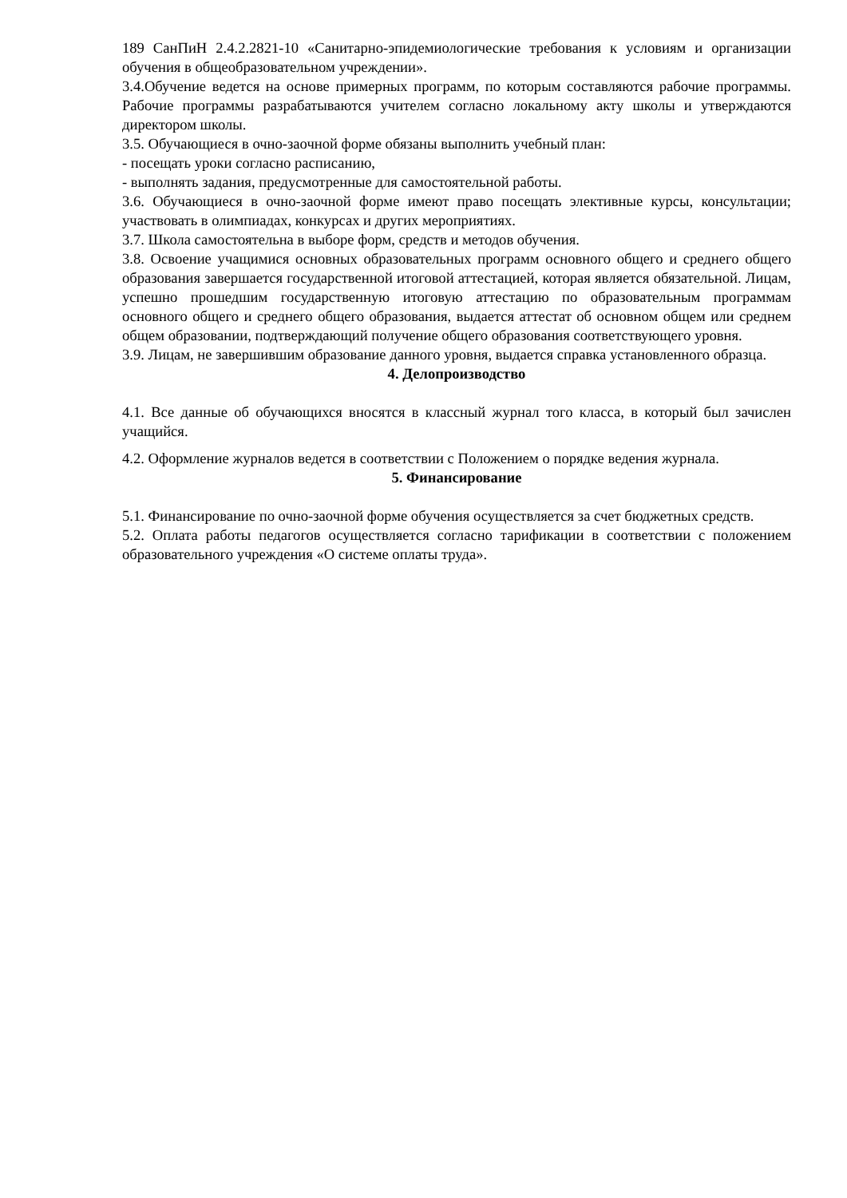189 СанПиН 2.4.2.2821-10 «Санитарно-эпидемиологические требования к условиям и организации обучения в общеобразовательном учреждении».
3.4.Обучение ведется на основе примерных программ, по которым составляются рабочие программы. Рабочие программы разрабатываются учителем согласно локальному акту школы и утверждаются директором школы.
3.5. Обучающиеся в очно-заочной форме обязаны выполнить учебный план:
- посещать уроки согласно расписанию,
- выполнять задания, предусмотренные для самостоятельной работы.
3.6. Обучающиеся в очно-заочной форме имеют право посещать элективные курсы, консультации; участвовать в олимпиадах, конкурсах и других мероприятиях.
3.7. Школа самостоятельна в выборе форм, средств и методов обучения.
3.8. Освоение учащимися основных образовательных программ основного общего и среднего общего образования завершается государственной итоговой аттестацией, которая является обязательной. Лицам, успешно прошедшим государственную итоговую аттестацию по образовательным программам основного общего и среднего общего образования, выдается аттестат об основном общем или среднем общем образовании, подтверждающий получение общего образования соответствующего уровня.
3.9. Лицам, не завершившим образование данного уровня, выдается справка установленного образца.
4. Делопроизводство
4.1. Все данные об обучающихся вносятся в классный журнал того класса, в который был зачислен учащийся.
4.2. Оформление журналов ведется в соответствии с Положением о порядке ведения журнала.
5. Финансирование
5.1. Финансирование по очно-заочной форме обучения осуществляется за счет бюджетных средств.
5.2. Оплата работы педагогов осуществляется согласно тарификации в соответствии с положением образовательного учреждения «О системе оплаты труда».